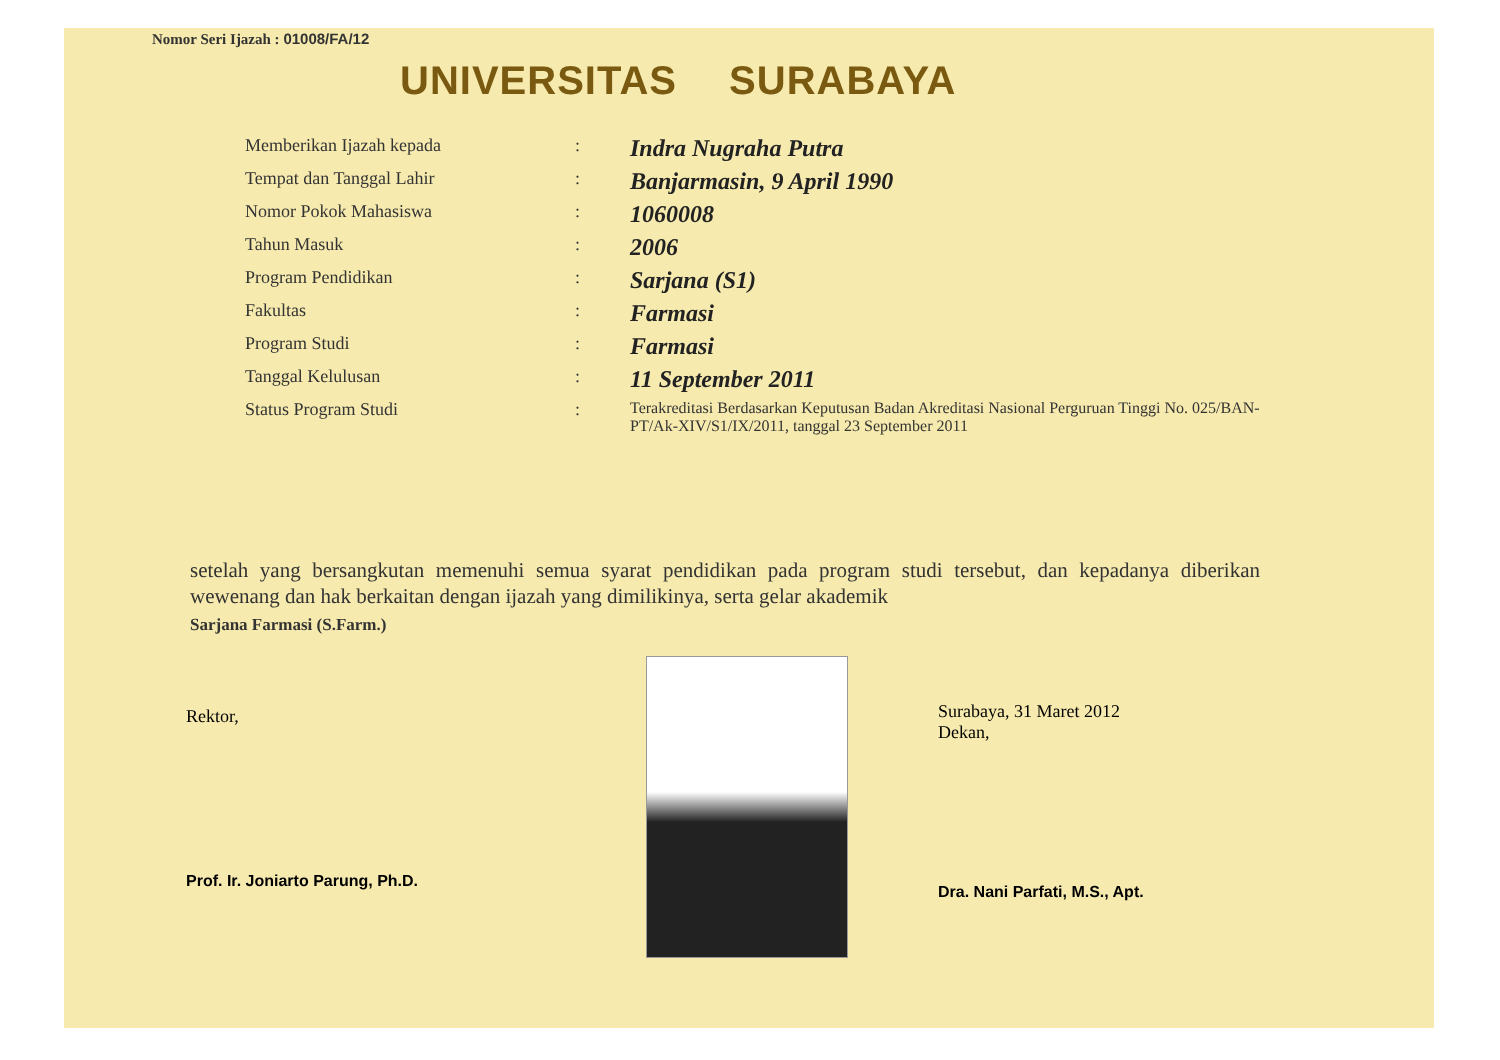Nomor Seri Ijazah : 01008/FA/12
UNIVERSITAS SURABAYA
| Memberikan Ijazah kepada | : | Indra Nugraha Putra |
| Tempat dan Tanggal Lahir | : | Banjarmasin, 9 April 1990 |
| Nomor Pokok Mahasiswa | : | 1060008 |
| Tahun Masuk | : | 2006 |
| Program Pendidikan | : | Sarjana (S1) |
| Fakultas | : | Farmasi |
| Program Studi | : | Farmasi |
| Tanggal Kelulusan | : | 11 September 2011 |
| Status Program Studi | : | Terakreditasi Berdasarkan Keputusan Badan Akreditasi Nasional Perguruan Tinggi No. 025/BAN-PT/Ak-XIV/S1/IX/2011, tanggal 23 September 2011 |
setelah yang bersangkutan memenuhi semua syarat pendidikan pada program studi tersebut, dan kepadanya diberikan wewenang dan hak berkaitan dengan ijazah yang dimilikinya, serta gelar akademik
Sarjana Farmasi (S.Farm.)
Rektor,
Prof. Ir. Joniarto Parung, Ph.D.
Surabaya, 31 Maret 2012
Dekan,
Dra. Nani Parfati, M.S., Apt.